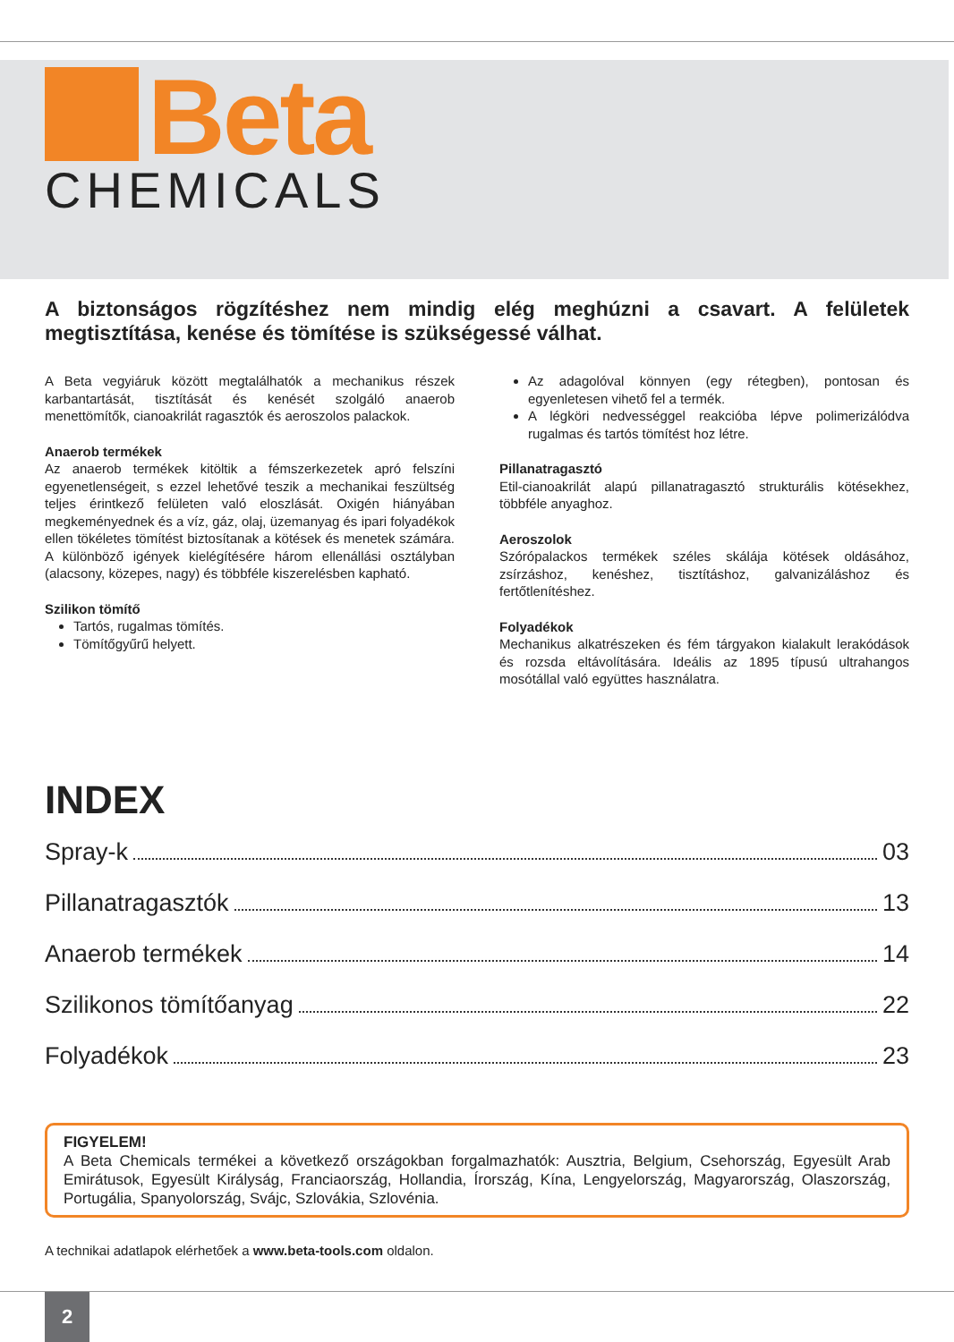Beta
CHEMICALS
A biztonságos rögzítéshez nem mindig elég meghúzni a csavart. A felületek megtisztítása, kenése és tömítése is szükségessé válhat.
A Beta vegyiáruk között megtalálhatók a mechanikus részek karbantartását, tisztítását és kenését szolgáló anaerob menettömítők, cianoakrilát ragasztók és aeroszolos palackok.
Anaerob termékek
Az anaerob termékek kitöltik a fémszerkezetek apró felszíni egyenetlenségeit, s ezzel lehetővé teszik a mechanikai feszültség teljes érintkező felületen való eloszlását. Oxigén hiányában megkeményednek és a víz, gáz, olaj, üzemanyag és ipari folyadékok ellen tökéletes tömítést biztosítanak a kötések és menetek számára. A különböző igények kielégítésére három ellenállási osztályban (alacsony, közepes, nagy) és többféle kiszerelésben kapható.
Szilikon tömítő
Tartós, rugalmas tömítés.
Tömítőgyűrű helyett.
Az adagolóval könnyen (egy rétegben), pontosan és egyenletesen vihető fel a termék.
A légköri nedvességgel reakcióba lépve polimerizálódva rugalmas és tartós tömítést hoz létre.
Pillanatragasztó
Etil-cianoakrilát alapú pillanatragasztó strukturális kötésekhez, többféle anyaghoz.
Aeroszolok
Szórópalackos termékek széles skálája kötések oldásához, zsírzáshoz, kenéshez, tisztításhoz, galvanizáláshoz és fertőtlenítéshez.
Folyadékok
Mechanikus alkatrészeken és fém tárgyakon kialakult lerakódások és rozsda eltávolítására. Ideális az 1895 típusú ultrahangos mosótállal való együttes használatra.
INDEX
Spray-k 03
Pillanatragasztók 13
Anaerob termékek 14
Szilikonos tömítőanyag 22
Folyadékok 23
FIGYELEM!
A Beta Chemicals termékei a következő országokban forgalmazhatók: Ausztria, Belgium, Csehország, Egyesült Arab Emirátusok, Egyesült Királyság, Franciaország, Hollandia, Írország, Kína, Lengyelország, Magyarország, Olaszország, Portugália, Spanyolország, Svájc, Szlovákia, Szlovénia.
A technikai adatlapok elérhetőek a www.beta-tools.com oldalon.
2